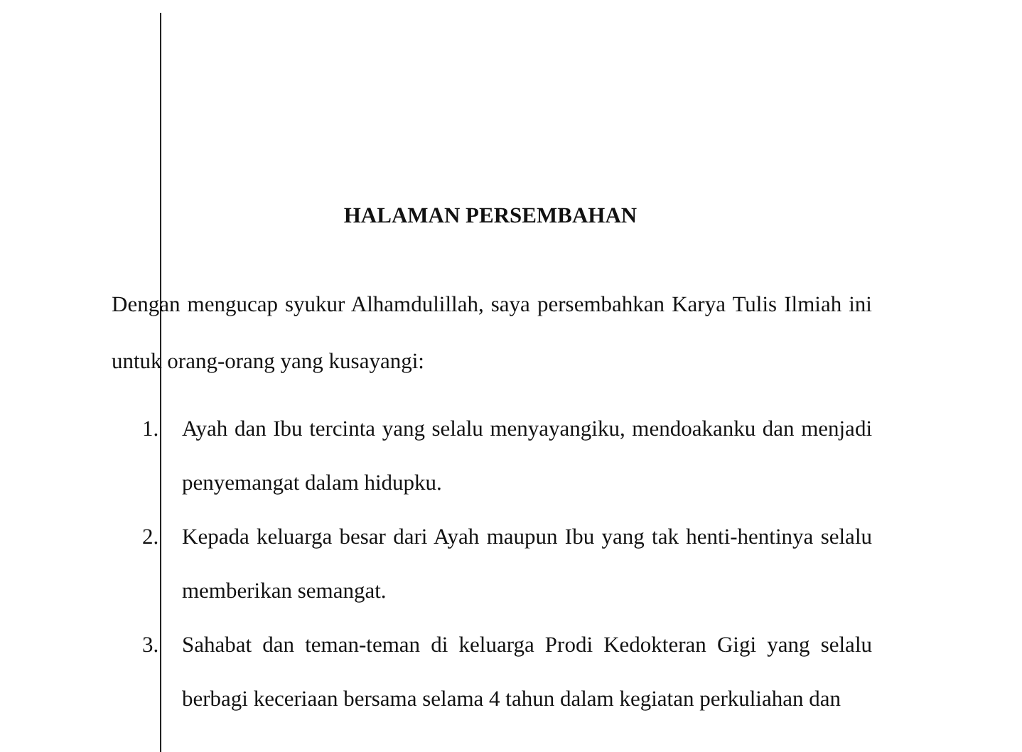HALAMAN PERSEMBAHAN
Dengan mengucap syukur Alhamdulillah, saya persembahkan Karya Tulis Ilmiah ini untuk orang-orang yang kusayangi:
1. Ayah dan Ibu tercinta yang selalu menyayangiku, mendoakanku dan menjadi penyemangat dalam hidupku.
2. Kepada keluarga besar dari Ayah maupun Ibu yang tak henti-hentinya selalu memberikan semangat.
3. Sahabat dan teman-teman di keluarga Prodi Kedokteran Gigi yang selalu berbagi keceriaan bersama selama 4 tahun dalam kegiatan perkuliahan dan